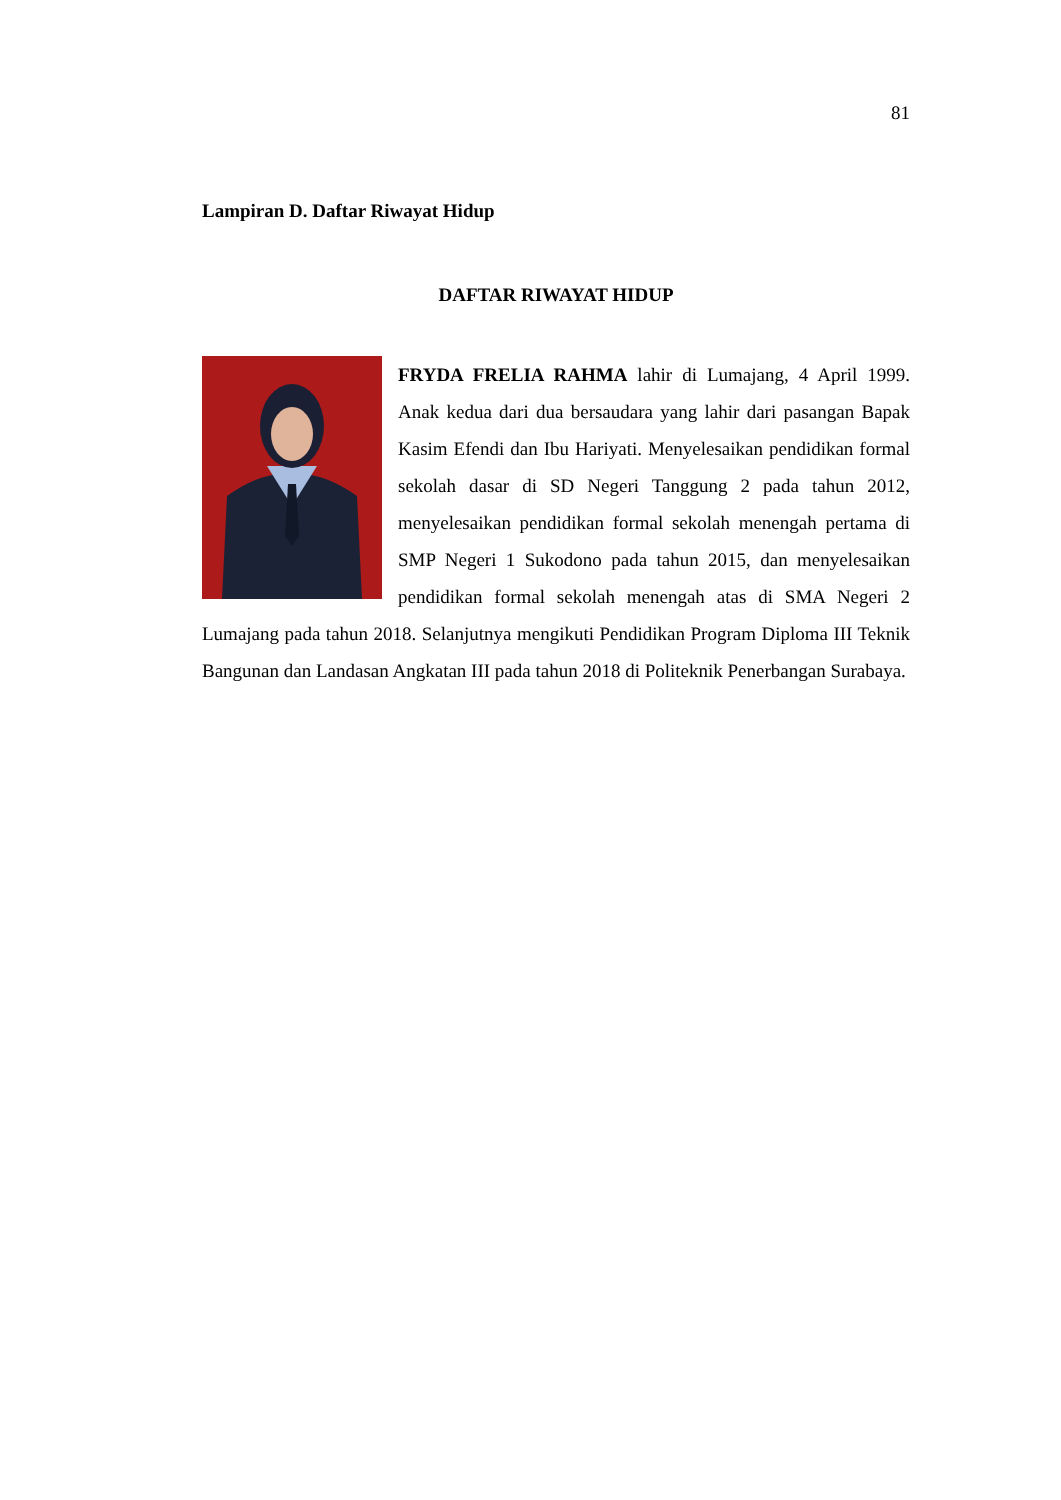81
Lampiran D. Daftar Riwayat Hidup
DAFTAR RIWAYAT HIDUP
FRYDA FRELIA RAHMA lahir di Lumajang, 4 April 1999. Anak kedua dari dua bersaudara yang lahir dari pasangan Bapak Kasim Efendi dan Ibu Hariyati. Menyelesaikan pendidikan formal sekolah dasar di SD Negeri Tanggung 2 pada tahun 2012, menyelesaikan pendidikan formal sekolah menengah pertama di SMP Negeri 1 Sukodono pada tahun 2015, dan menyelesaikan pendidikan formal sekolah menengah atas di SMA Negeri 2 Lumajang pada tahun 2018. Selanjutnya mengikuti Pendidikan Program Diploma III Teknik Bangunan dan Landasan Angkatan III pada tahun 2018 di Politeknik Penerbangan Surabaya.